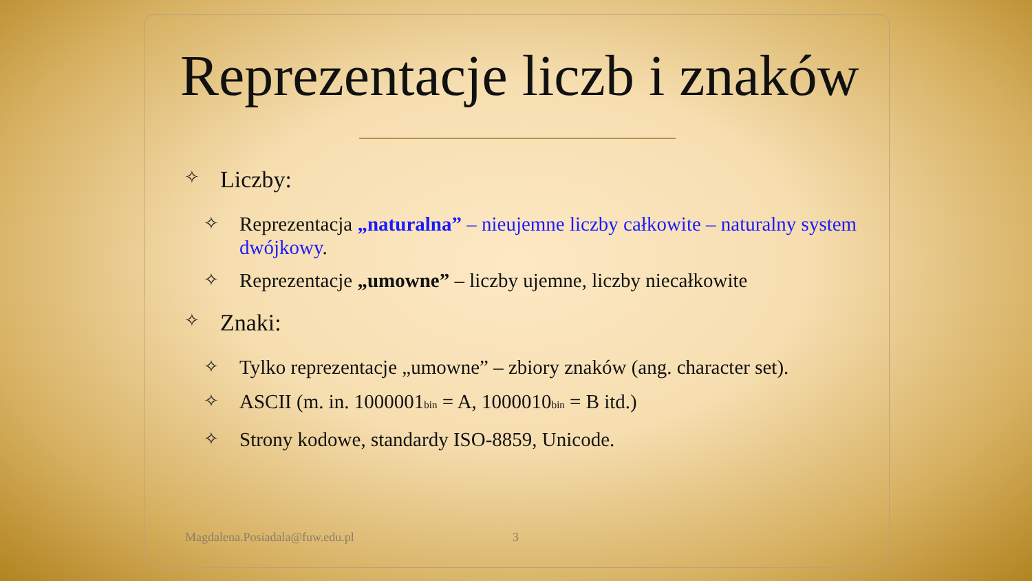Reprezentacje liczb i znaków
✧ Liczby:
✧ Reprezentacja „naturalna” – nieujemne liczby całkowite – naturalny system dwójkowy.
✧ Reprezentacje „umowne” – liczby ujemne, liczby niecałkowite
✧ Znaki:
✧ Tylko reprezentacje „umowne” – zbiory znaków (ang. character set).
✧ ASCII (m. in. 1000001<sub>bin</sub> = A, 1000010<sub>bin</sub> = B itd.)
✧ Strony kodowe, standardy ISO-8859, Unicode.
Magdalena.Posiadala@fuw.edu.pl 3